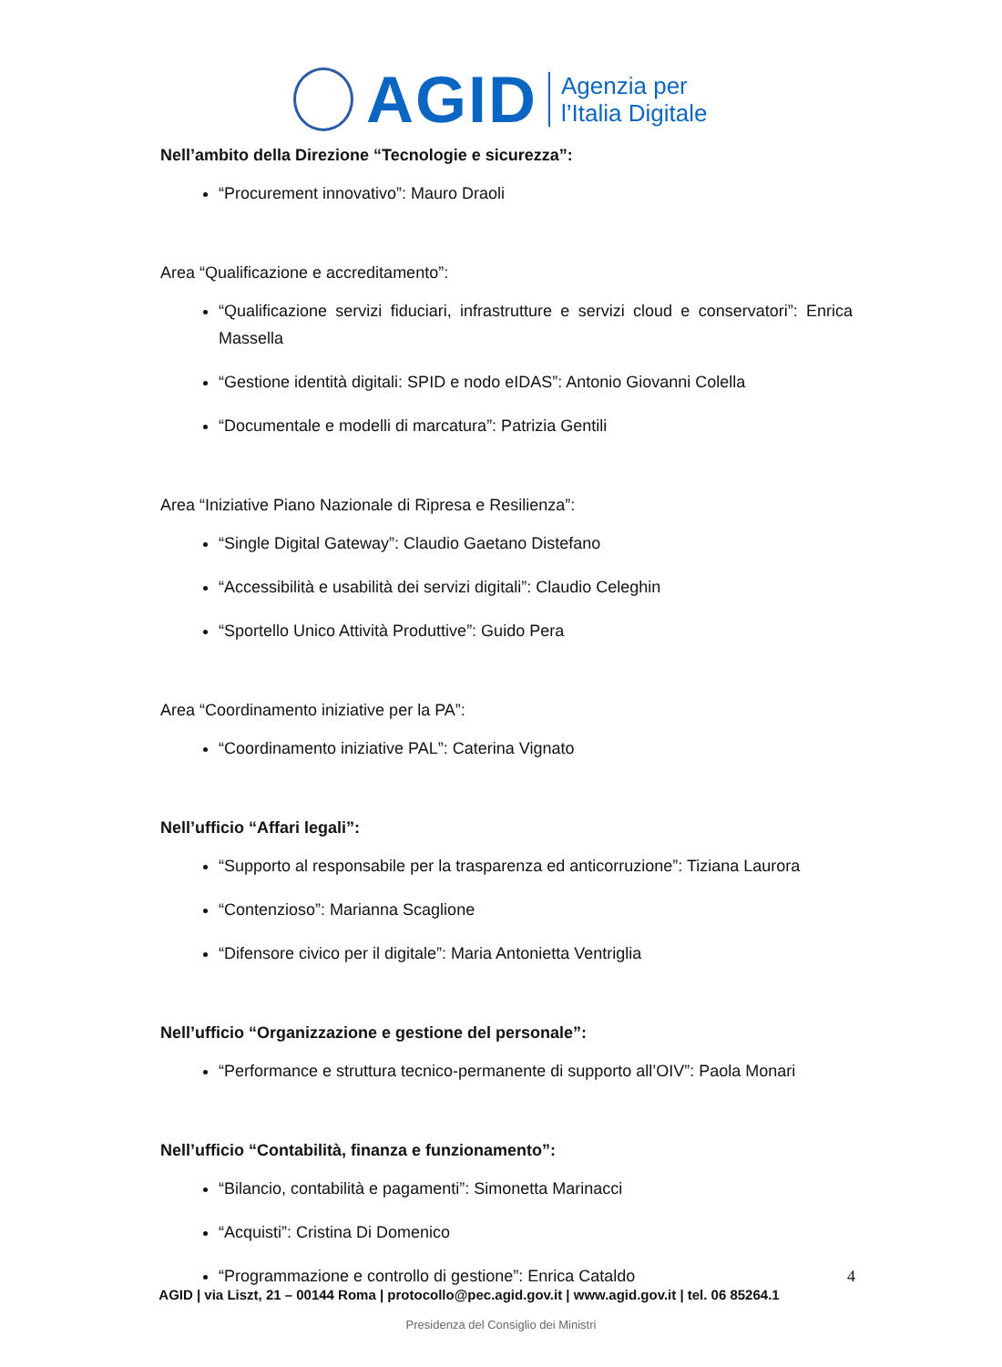AGID
Agenzia per
l’Italia Digitale
Nell’ambito della Direzione “Tecnologie e sicurezza”:
“Procurement innovativo”: Mauro Draoli
Area “Qualificazione e accreditamento”:
“Qualificazione servizi fiduciari, infrastrutture e servizi cloud e conservatori”: Enrica Massella
“Gestione identità digitali: SPID e nodo eIDAS”: Antonio Giovanni Colella
“Documentale e modelli di marcatura”: Patrizia Gentili
Area “Iniziative Piano Nazionale di Ripresa e Resilienza”:
“Single Digital Gateway”: Claudio Gaetano Distefano
“Accessibilità e usabilità dei servizi digitali”: Claudio Celeghin
“Sportello Unico Attività Produttive”: Guido Pera
Area “Coordinamento iniziative per la PA”:
“Coordinamento iniziative PAL”: Caterina Vignato
Nell’ufficio “Affari legali”:
“Supporto al responsabile per la trasparenza ed anticorruzione”: Tiziana Laurora
“Contenzioso”: Marianna Scaglione
“Difensore civico per il digitale”: Maria Antonietta Ventriglia
Nell’ufficio “Organizzazione e gestione del personale”:
“Performance e struttura tecnico-permanente di supporto all’OIV”: Paola Monari
Nell’ufficio “Contabilità, finanza e funzionamento”:
“Bilancio, contabilità e pagamenti”: Simonetta Marinacci
“Acquisti”: Cristina Di Domenico
“Programmazione e controllo di gestione”: Enrica Cataldo
4
AGID | via Liszt, 21 – 00144 Roma | protocollo@pec.agid.gov.it | www.agid.gov.it | tel. 06 85264.1
Presidenza del Consiglio dei Ministri